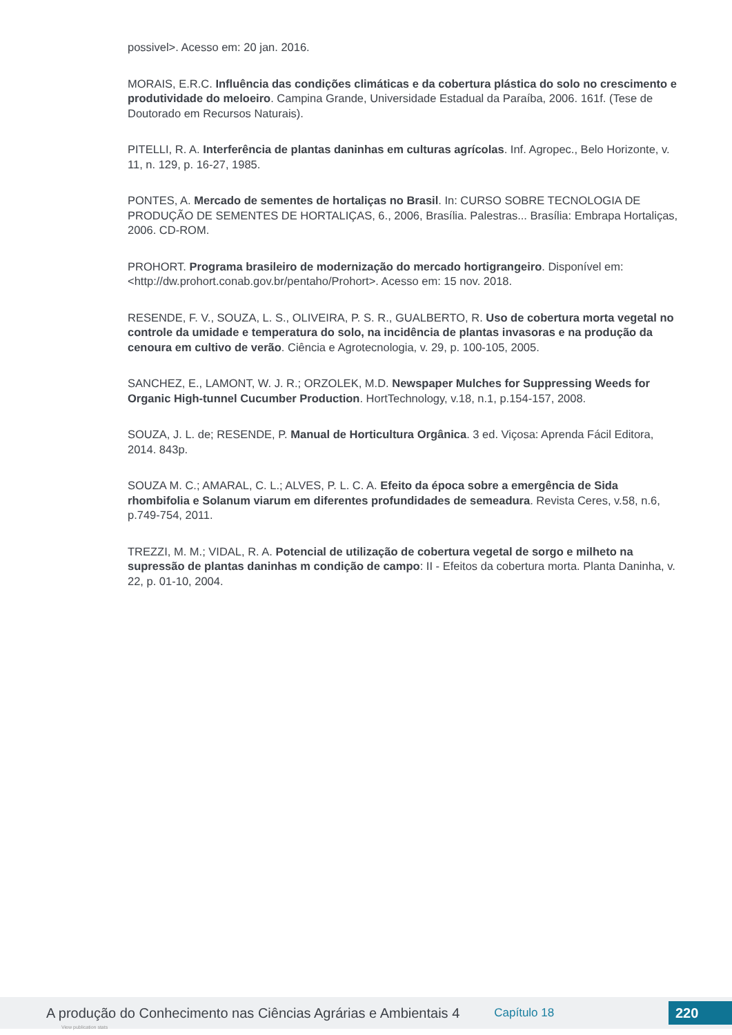possivel>. Acesso em: 20 jan. 2016.
MORAIS, E.R.C. Influência das condições climáticas e da cobertura plástica do solo no crescimento e produtividade do meloeiro. Campina Grande, Universidade Estadual da Paraíba, 2006. 161f. (Tese de Doutorado em Recursos Naturais).
PITELLI, R. A. Interferência de plantas daninhas em culturas agrícolas. Inf. Agropec., Belo Horizonte, v. 11, n. 129, p. 16-27, 1985.
PONTES, A. Mercado de sementes de hortaliças no Brasil. In: CURSO SOBRE TECNOLOGIA DE PRODUÇÃO DE SEMENTES DE HORTALIÇAS, 6., 2006, Brasília. Palestras... Brasília: Embrapa Hortaliças, 2006. CD-ROM.
PROHORT. Programa brasileiro de modernização do mercado hortigrangeiro. Disponível em: <http://dw.prohort.conab.gov.br/pentaho/Prohort>. Acesso em: 15 nov. 2018.
RESENDE, F. V., SOUZA, L. S., OLIVEIRA, P. S. R., GUALBERTO, R. Uso de cobertura morta vegetal no controle da umidade e temperatura do solo, na incidência de plantas invasoras e na produção da cenoura em cultivo de verão. Ciência e Agrotecnologia, v. 29, p. 100-105, 2005.
SANCHEZ, E., LAMONT, W. J. R.; ORZOLEK, M.D. Newspaper Mulches for Suppressing Weeds for Organic High-tunnel Cucumber Production. HortTechnology, v.18, n.1, p.154-157, 2008.
SOUZA, J. L. de; RESENDE, P. Manual de Horticultura Orgânica. 3 ed. Viçosa: Aprenda Fácil Editora, 2014. 843p.
SOUZA M. C.; AMARAL, C. L.; ALVES, P. L. C. A. Efeito da época sobre a emergência de Sida rhombifolia e Solanum viarum em diferentes profundidades de semeadura. Revista Ceres, v.58, n.6, p.749-754, 2011.
TREZZI, M. M.; VIDAL, R. A. Potencial de utilização de cobertura vegetal de sorgo e milheto na supressão de plantas daninhas m condição de campo: II - Efeitos da cobertura morta. Planta Daninha, v. 22, p. 01-10, 2004.
A produção do Conhecimento nas Ciências Agrárias e Ambientais 4 Capítulo 18 220
View publication stats